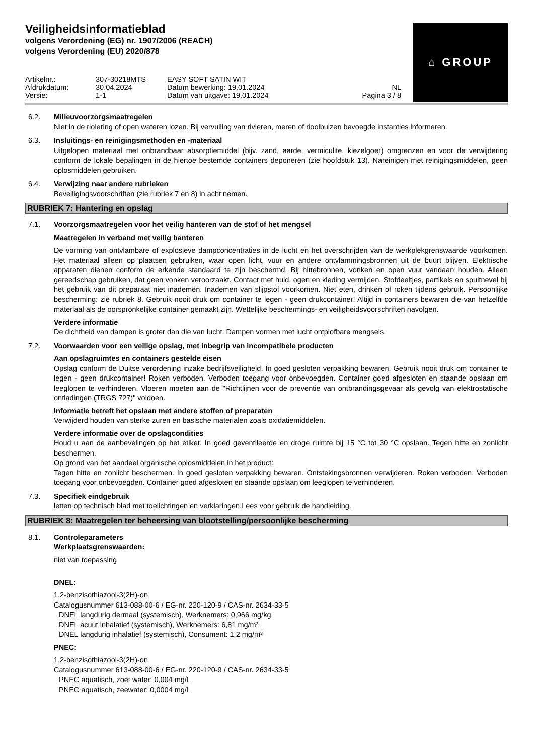Veiligheidsinformatieblad
volgens Verordening (EG) nr. 1907/2006 (REACH)
volgens Verordening (EU) 2020/878
⌂ GROUP
Artikelnr.:
307-30218MTS
EASY SOFT SATIN WIT
Afdrukdatum:
30.04.2024
Datum bewerking: 19.01.2024
NL
Versie:
1-1
Datum van uitgave: 19.01.2024
Pagina 3 / 8
6.2. Milieuvoorzorgsmaatregelen
Niet in de riolering of open wateren lozen. Bij vervuiling van rivieren, meren of rioolbuizen bevoegde instanties informeren.
6.3. Insluitings- en reinigingsmethoden en -materiaal
Uitgelopen materiaal met onbrandbaar absorptiemiddel (bijv. zand, aarde, vermiculite, kiezelgoer) omgrenzen en voor de verwijdering conform de lokale bepalingen in de hiertoe bestemde containers deponeren (zie hoofdstuk 13). Nareinigen met reinigingsmiddelen, geen oplosmiddelen gebruiken.
6.4. Verwijzing naar andere rubrieken
Beveiligingsvoorschriften (zie rubriek 7 en 8) in acht nemen.
RUBRIEK 7: Hantering en opslag
7.1. Voorzorgsmaatregelen voor het veilig hanteren van de stof of het mengsel
Maatregelen in verband met veilig hanteren
De vorming van ontvlambare of explosieve dampconcentraties in de lucht en het overschrijden van de werkplekgrenswaarde voorkomen. Het materiaal alleen op plaatsen gebruiken, waar open licht, vuur en andere ontvlammingsbronnen uit de buurt blijven. Elektrische apparaten dienen conform de erkende standaard te zijn beschermd. Bij hittebronnen, vonken en open vuur vandaan houden. Alleen gereedschap gebruiken, dat geen vonken veroorzaakt. Contact met huid, ogen en kleding vermijden. Stofdeeltjes, partikels en spuitnevel bij het gebruik van dit preparaat niet inademen. Inademen van slijpstof voorkomen. Niet eten, drinken of roken tijdens gebruik. Persoonlijke bescherming: zie rubriek 8. Gebruik nooit druk om container te legen - geen drukcontainer! Altijd in containers bewaren die van hetzelfde materiaal als de oorspronkelijke container gemaakt zijn. Wettelijke beschermings- en veiligheidsvoorschriften navolgen.
Verdere informatie
De dichtheid van dampen is groter dan die van lucht. Dampen vormen met lucht ontplofbare mengsels.
7.2. Voorwaarden voor een veilige opslag, met inbegrip van incompatibele producten
Aan opslagruimtes en containers gestelde eisen
Opslag conform de Duitse verordening inzake bedrijfsveiligheid. In goed gesloten verpakking bewaren. Gebruik nooit druk om container te legen - geen drukcontainer! Roken verboden. Verboden toegang voor onbevoegden. Container goed afgesloten en staande opslaan om leeglopen te verhinderen. Vloeren moeten aan de "Richtlijnen voor de preventie van ontbrandingsgevaar als gevolg van elektrostatische ontladingen (TRGS 727)" voldoen.
Informatie betreft het opslaan met andere stoffen of preparaten
Verwijderd houden van sterke zuren en basische materialen zoals oxidatiemiddelen.
Verdere informatie over de opslagcondities
Houd u aan de aanbevelingen op het etiket. In goed geventileerde en droge ruimte bij 15 °C tot 30 °C opslaan. Tegen hitte en zonlicht beschermen.
Op grond van het aandeel organische oplosmiddelen in het product:
Tegen hitte en zonlicht beschermen. In goed gesloten verpakking bewaren. Ontstekingsbronnen verwijderen. Roken verboden. Verboden toegang voor onbevoegden. Container goed afgesloten en staande opslaan om leeglopen te verhinderen.
7.3. Specifiek eindgebruik
letten op technisch blad met toelichtingen en verklaringen.Lees voor gebruik de handleiding.
RUBRIEK 8: Maatregelen ter beheersing van blootstelling/persoonlijke bescherming
8.1. Controleparameters
Werkplaatsgrenswaarden:
niet van toepassing
DNEL:
1,2-benzisothiazool-3(2H)-on
Catalogusnummer 613-088-00-6 / EG-nr. 220-120-9 / CAS-nr. 2634-33-5
DNEL langdurig dermaal (systemisch), Werknemers: 0,966 mg/kg
DNEL acuut inhalatief (systemisch), Werknemers: 6,81 mg/m³
DNEL langdurig inhalatief (systemisch), Consument: 1,2 mg/m³
PNEC:
1,2-benzisothiazool-3(2H)-on
Catalogusnummer 613-088-00-6 / EG-nr. 220-120-9 / CAS-nr. 2634-33-5
PNEC aquatisch, zoet water: 0,004 mg/L
PNEC aquatisch, zeewater: 0,0004 mg/L